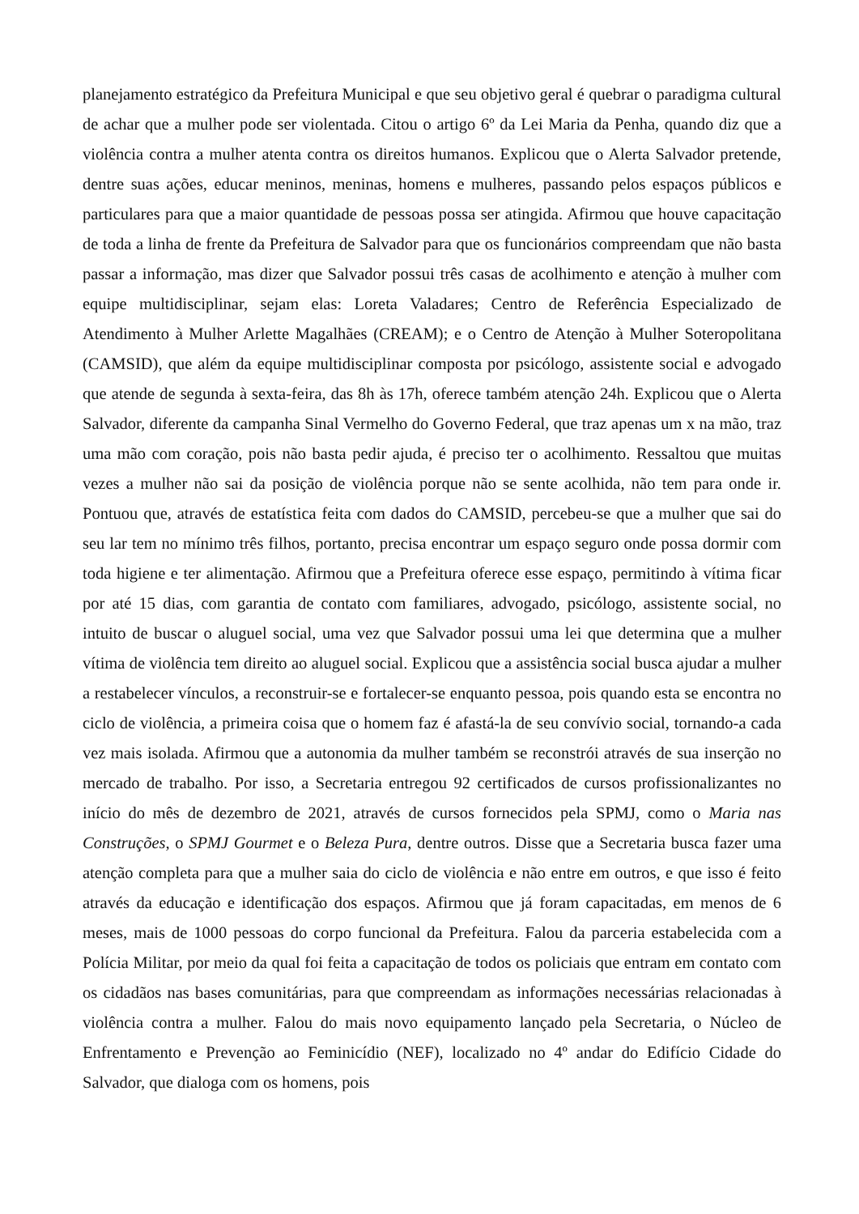planejamento estratégico da Prefeitura Municipal e que seu objetivo geral é quebrar o paradigma cultural de achar que a mulher pode ser violentada. Citou o artigo 6º da Lei Maria da Penha, quando diz que a violência contra a mulher atenta contra os direitos humanos. Explicou que o Alerta Salvador pretende, dentre suas ações, educar meninos, meninas, homens e mulheres, passando pelos espaços públicos e particulares para que a maior quantidade de pessoas possa ser atingida. Afirmou que houve capacitação de toda a linha de frente da Prefeitura de Salvador para que os funcionários compreendam que não basta passar a informação, mas dizer que Salvador possui três casas de acolhimento e atenção à mulher com equipe multidisciplinar, sejam elas: Loreta Valadares; Centro de Referência Especializado de Atendimento à Mulher Arlette Magalhães (CREAM); e o Centro de Atenção à Mulher Soteropolitana (CAMSID), que além da equipe multidisciplinar composta por psicólogo, assistente social e advogado que atende de segunda à sexta-feira, das 8h às 17h, oferece também atenção 24h. Explicou que o Alerta Salvador, diferente da campanha Sinal Vermelho do Governo Federal, que traz apenas um x na mão, traz uma mão com coração, pois não basta pedir ajuda, é preciso ter o acolhimento. Ressaltou que muitas vezes a mulher não sai da posição de violência porque não se sente acolhida, não tem para onde ir. Pontuou que, através de estatística feita com dados do CAMSID, percebeu-se que a mulher que sai do seu lar tem no mínimo três filhos, portanto, precisa encontrar um espaço seguro onde possa dormir com toda higiene e ter alimentação. Afirmou que a Prefeitura oferece esse espaço, permitindo à vítima ficar por até 15 dias, com garantia de contato com familiares, advogado, psicólogo, assistente social, no intuito de buscar o aluguel social, uma vez que Salvador possui uma lei que determina que a mulher vítima de violência tem direito ao aluguel social. Explicou que a assistência social busca ajudar a mulher a restabelecer vínculos, a reconstruir-se e fortalecer-se enquanto pessoa, pois quando esta se encontra no ciclo de violência, a primeira coisa que o homem faz é afastá-la de seu convívio social, tornando-a cada vez mais isolada. Afirmou que a autonomia da mulher também se reconstrói através de sua inserção no mercado de trabalho. Por isso, a Secretaria entregou 92 certificados de cursos profissionalizantes no início do mês de dezembro de 2021, através de cursos fornecidos pela SPMJ, como o Maria nas Construções, o SPMJ Gourmet e o Beleza Pura, dentre outros. Disse que a Secretaria busca fazer uma atenção completa para que a mulher saia do ciclo de violência e não entre em outros, e que isso é feito através da educação e identificação dos espaços. Afirmou que já foram capacitadas, em menos de 6 meses, mais de 1000 pessoas do corpo funcional da Prefeitura. Falou da parceria estabelecida com a Polícia Militar, por meio da qual foi feita a capacitação de todos os policiais que entram em contato com os cidadãos nas bases comunitárias, para que compreendam as informações necessárias relacionadas à violência contra a mulher. Falou do mais novo equipamento lançado pela Secretaria, o Núcleo de Enfrentamento e Prevenção ao Feminicídio (NEF), localizado no 4º andar do Edifício Cidade do Salvador, que dialoga com os homens, pois